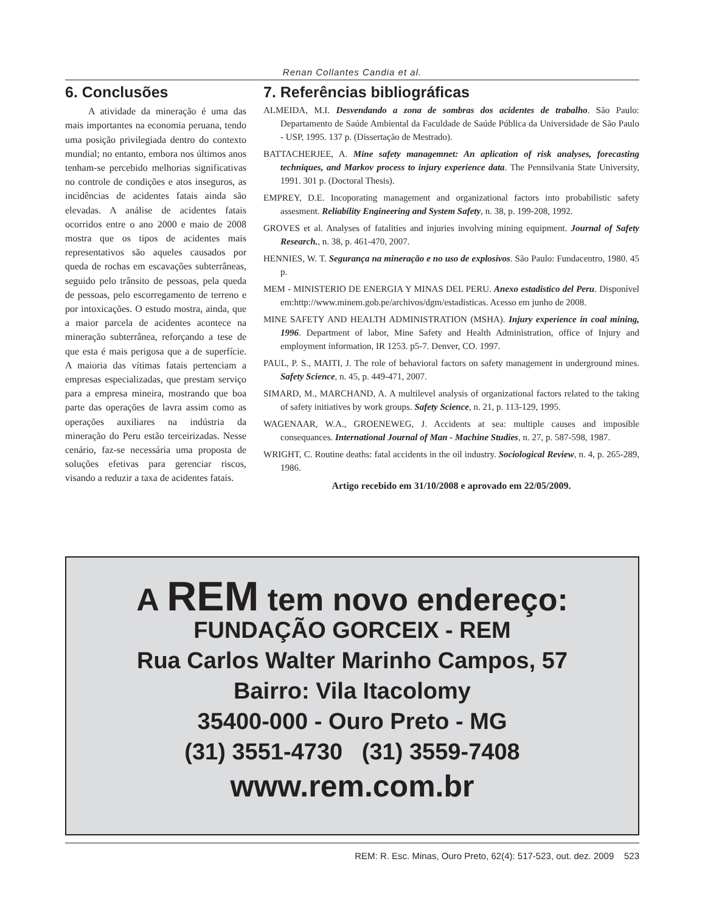Renan Collantes Candia et al.
6. Conclusões
A atividade da mineração é uma das mais importantes na economia peruana, tendo uma posição privilegiada dentro do contexto mundial; no entanto, embora nos últimos anos tenham-se percebido melhorias significativas no controle de condições e atos inseguros, as incidências de acidentes fatais ainda são elevadas. A análise de acidentes fatais ocorridos entre o ano 2000 e maio de 2008 mostra que os tipos de acidentes mais representativos são aqueles causados por queda de rochas em escavações subterrâneas, seguido pelo trânsito de pessoas, pela queda de pessoas, pelo escorregamento de terreno e por intoxicações. O estudo mostra, ainda, que a maior parcela de acidentes acontece na mineração subterrânea, reforçando a tese de que esta é mais perigosa que a de superfície. A maioria das vítimas fatais pertenciam a empresas especializadas, que prestam serviço para a empresa mineira, mostrando que boa parte das operações de lavra assim como as operações auxiliares na indústria da mineração do Peru estão terceirizadas. Nesse cenário, faz-se necessária uma proposta de soluções efetivas para gerenciar riscos, visando a reduzir a taxa de acidentes fatais.
7. Referências bibliográficas
ALMEIDA, M.I. Desvendando a zona de sombras dos acidentes de trabalho. São Paulo: Departamento de Saúde Ambiental da Faculdade de Saúde Pública da Universidade de São Paulo - USP, 1995. 137 p. (Dissertação de Mestrado).
BATTACHERJEE, A. Mine safety managemnet: An aplication of risk analyses, forecasting techniques, and Markov process to injury experience data. The Pennsilvania State University, 1991. 301 p. (Doctoral Thesis).
EMPREY, D.E. Incoporating management and organizational factors into probabilistic safety assesment. Reliability Engineering and System Safety, n. 38, p. 199-208, 1992.
GROVES et al. Analyses of fatalities and injuries involving mining equipment. Journal of Safety Research., n. 38, p. 461-470, 2007.
HENNIES, W. T. Segurança na mineração e no uso de explosivos. São Paulo: Fundacentro, 1980. 45 p.
MEM - MINISTERIO DE ENERGIA Y MINAS DEL PERU. Anexo estadistico del Peru. Disponível em:http://www.minem.gob.pe/archivos/dgm/estadisticas. Acesso em junho de 2008.
MINE SAFETY AND HEALTH ADMINISTRATION (MSHA). Injury experience in coal mining, 1996. Department of labor, Mine Safety and Health Administration, office of Injury and employment information, IR 1253. p5-7. Denver, CO. 1997.
PAUL, P. S., MAITI, J. The role of behavioral factors on safety management in underground mines. Safety Science, n. 45, p. 449-471, 2007.
SIMARD, M., MARCHAND, A. A multilevel analysis of organizational factors related to the taking of safety initiatives by work groups. Safety Science, n. 21, p. 113-129, 1995.
WAGENAAR, W.A., GROENEWEG, J. Accidents at sea: multiple causes and imposible consequances. International Journal of Man - Machine Studies, n. 27, p. 587-598, 1987.
WRIGHT, C. Routine deaths: fatal accidents in the oil industry. Sociological Review, n. 4, p. 265-289, 1986.
Artigo recebido em 31/10/2008 e aprovado em 22/05/2009.
A REM tem novo endereço:
FUNDAÇÃO GORCEIX - REM
Rua Carlos Walter Marinho Campos, 57
Bairro: Vila Itacolomy
35400-000 - Ouro Preto - MG
(31) 3551-4730 (31) 3559-7408
www.rem.com.br
REM: R. Esc. Minas, Ouro Preto, 62(4): 517-523, out. dez. 2009 523